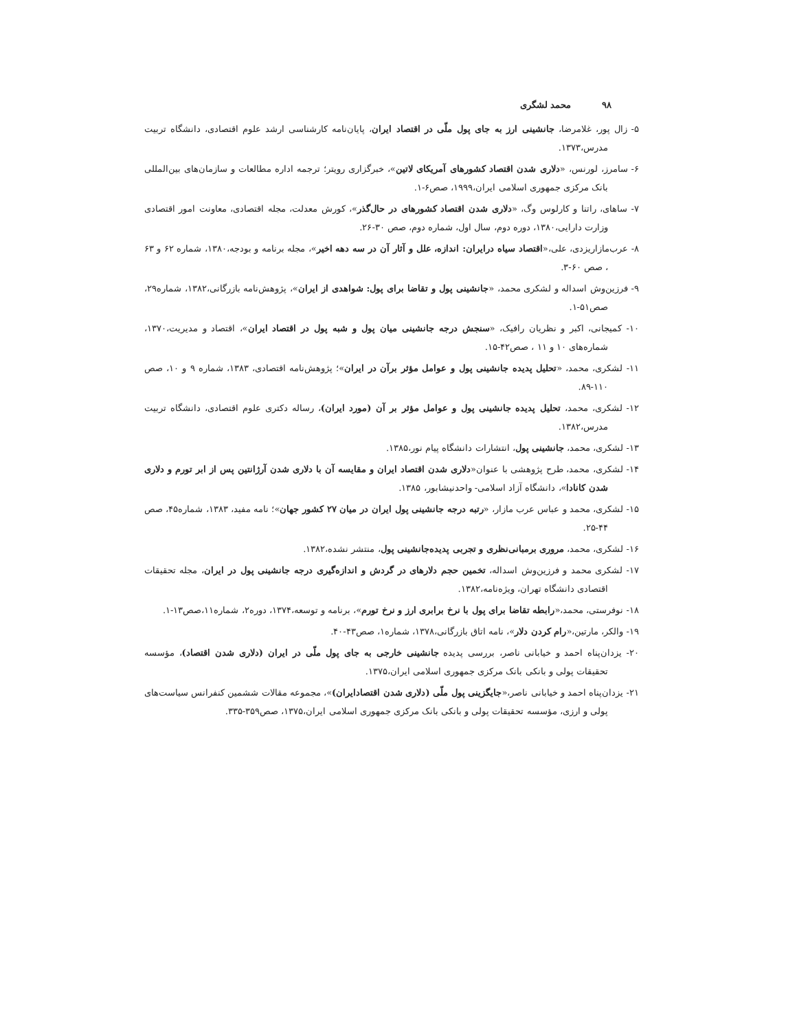۹۸ محمد لشگری
۵- زال پور، غلامرضا، جانشینی ارز به جای پول ملّی در اقتصاد ایران، پایان‌نامه کارشناسی ارشد علوم اقتصادی، دانشگاه تربیت مدرس،۱۳۷۳.
۶- سامرز، لورنس، «دلاری شدن اقتصاد کشورهای آمریکای لاتین»، خبرگزاری رویتر؛ ترجمه اداره مطالعات و سازمان‌های بین‌المللی بانک مرکزی جمهوری اسلامی ایران،۱۹۹۹، صص۶-۱.
۷- ساهای، راتنا و کارلوس وگ، «دلاری شدن اقتصاد کشورهای در حال‌گذر»، کورش معدلت، مجله اقتصادی، معاونت امور اقتصادی وزارت دارایی،۱۳۸۰، دوره دوم، سال اول، شماره دوم، صص ۳۰-۲۶.
۸- عرب‌مازاریزدی، علی،«اقتصاد سیاه درایران: اندازه، علل و آثار آن در سه دهه اخیر»، مجله برنامه و بودجه،۱۳۸۰، شماره ۶۲ و ۶۳ ، صص ۶۰-۳.
۹- فرزین‌وش اسداله و لشکری محمد، «جانشینی پول و تقاضا برای پول: شواهدی از ایران»، پژوهش‌نامه بازرگانی،۱۳۸۲، شماره۲۹، صص۵۱-۱.
۱۰- کمیجانی، اکبر و نظریان رافیک، «سنجش درجه جانشینی میان پول و شبه پول در اقتصاد ایران»، اقتصاد و مدیریت،۱۳۷۰، شماره‌های ۱۰ و ۱۱ ، صص۴۲-۱۵.
۱۱- لشکری، محمد، «تحلیل پدیده جانشینی پول و عوامل مؤثر برآن در ایران»؛ پژوهش‌نامه اقتصادی، ۱۳۸۳، شماره ۹ و ۱۰، صص ۱۱۰-۸۹.
۱۲- لشکری، محمد، تحلیل پدیده جانشینی پول و عوامل مؤثر بر آن (مورد ایران)، رساله دکتری علوم اقتصادی، دانشگاه تربیت مدرس،۱۳۸۲.
۱۳- لشکری، محمد، جانشینی پول، انتشارات دانشگاه پیام نور،۱۳۸۵.
۱۴- لشکری، محمد، طرح پژوهشی با عنوان«دلاری شدن اقتصاد ایران و مقایسه آن با دلاری شدن آرژانتین پس از ابر تورم و دلاری شدن کانادا»، دانشگاه آزاد اسلامی- واحدنیشابور، ۱۳۸۵.
۱۵- لشکری، محمد و عباس عرب مازار، «رتبه درجه جانشینی پول ایران در میان ۲۷ کشور جهان»؛ نامه مفید، ۱۳۸۳، شماره۴۵، صص ۴۴-۲۵.
۱۶- لشکری، محمد، مروری برمبانی‌نظری و تجربی پدیده‌جانشینی پول، منتشر نشده،۱۳۸۲.
۱۷- لشکری محمد و فرزین‌وش اسداله، تخمین حجم دلارهای در گردش و اندازه‌گیری درجه جانشینی پول در ایران، مجله تحقیقات اقتصادی دانشگاه تهران، ویژه‌نامه،۱۳۸۲.
۱۸- نوفرستی، محمد،«رابطه تقاضا برای پول با نرخ برابری ارز و نرخ تورم»، برنامه و توسعه،۱۳۷۴، دوره۲، شماره۱۱،صص۱۳-۱.
۱۹- والکر، مارتین،«رام کردن دلار»، نامه اتاق بازرگانی،۱۳۷۸، شماره۱، صص۴۳-۴۰.
۲۰- یزدان‌پناه احمد و خیابانی ناصر، بررسی پدیده جانشینی خارجی به جای پول ملّی در ایران (دلاری شدن اقتصاد)، مؤسسه تحقیقات پولی و بانکی بانک مرکزی جمهوری اسلامی ایران،۱۳۷۵.
۲۱- یزدان‌پناه احمد و خیابانی ناصر،«جایگزینی پول ملّی (دلاری شدن اقتصادایران)»، مجموعه مقالات ششمین کنفرانس سیاست‌های پولی و ارزی، مؤسسه تحقیقات پولی و بانکی بانک مرکزی جمهوری اسلامی ایران،۱۳۷۵، صص۳۵۹-۳۳۵.